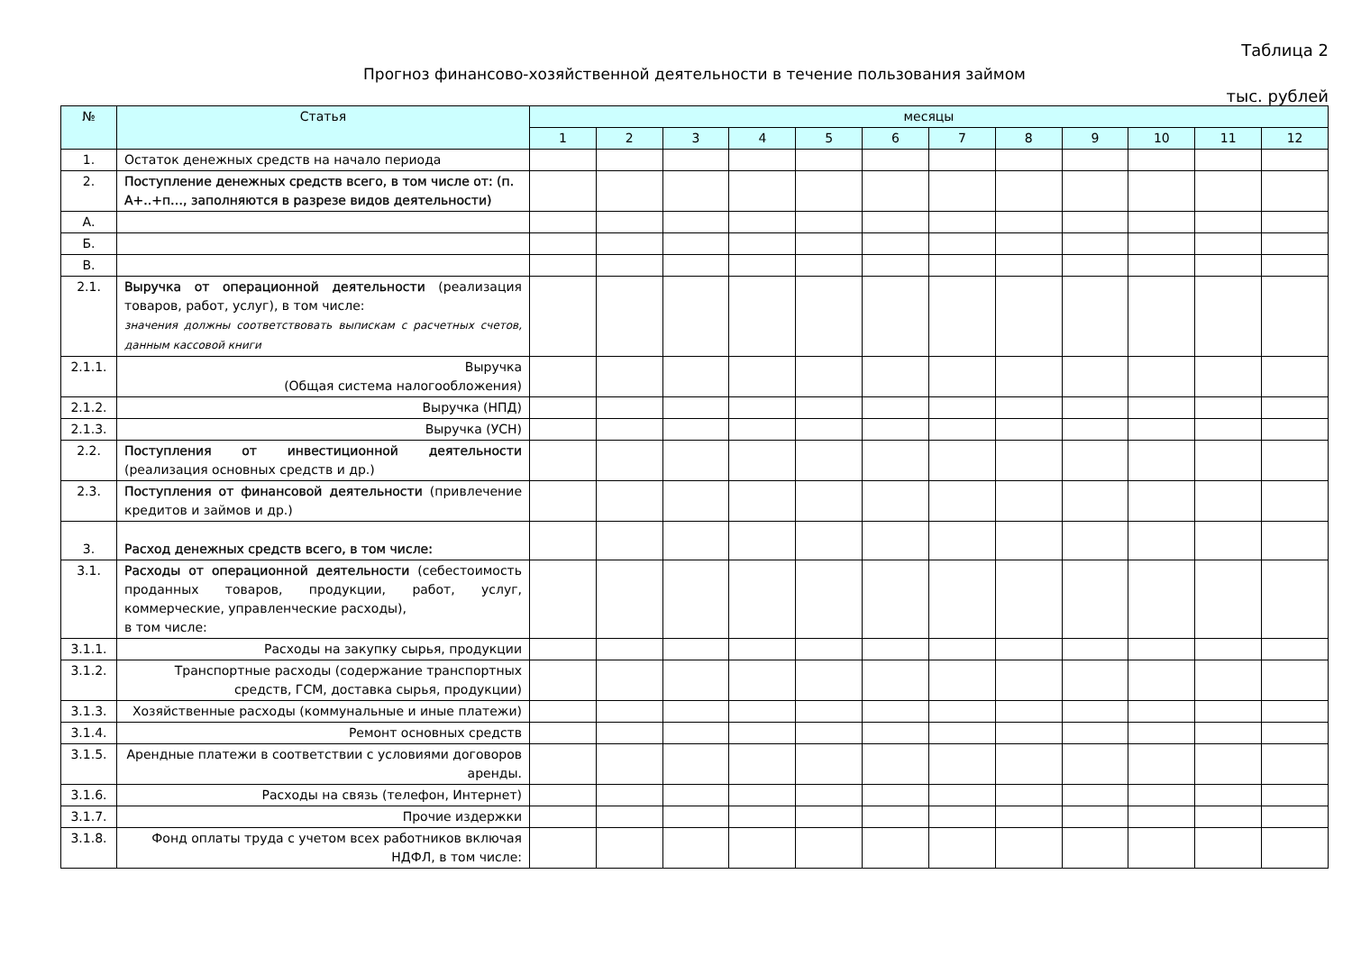Таблица 2
Прогноз финансово-хозяйственной деятельности в течение пользования займом
тыс. рублей
| № | Статья | месяцы | | | | | | | | | | | |
| --- | --- | --- | --- | --- | --- | --- | --- | --- | --- | --- | --- | --- | --- |
| | | 1 | 2 | 3 | 4 | 5 | 6 | 7 | 8 | 9 | 10 | 11 | 12 |
| 1. | Остаток денежных средств на начало периода | | | | | | | | | | | | |
| 2. | Поступление денежных средств всего, в том числе от: (п. А+..+п…, заполняются в разрезе видов деятельности) | | | | | | | | | | | | |
| А. | | | | | | | | | | | | | |
| Б. | | | | | | | | | | | | | |
| В. | | | | | | | | | | | | | |
| 2.1. | Выручка от операционной деятельности (реализация товаров, работ, услуг), в том числе: значения должны соответствовать выпискам с расчетных счетов, данным кассовой книги | | | | | | | | | | | | |
| 2.1.1. | Выручка (Общая система налогообложения) | | | | | | | | | | | | |
| 2.1.2. | Выручка (НПД) | | | | | | | | | | | | |
| 2.1.3. | Выручка (УСН) | | | | | | | | | | | | |
| 2.2. | Поступления от инвестиционной деятельности (реализация основных средств и др.) | | | | | | | | | | | | |
| 2.3. | Поступления от финансовой деятельности (привлечение кредитов и займов и др.) | | | | | | | | | | | | |
| 3. | Расход денежных средств всего, в том числе: | | | | | | | | | | | | |
| 3.1. | Расходы от операционной деятельности (себестоимость проданных товаров, продукции, работ, услуг, коммерческие, управленческие расходы), в том числе: | | | | | | | | | | | | |
| 3.1.1. | Расходы на закупку сырья, продукции | | | | | | | | | | | | |
| 3.1.2. | Транспортные расходы (содержание транспортных средств, ГСМ, доставка сырья, продукции) | | | | | | | | | | | | |
| 3.1.3. | Хозяйственные расходы (коммунальные и иные платежи) | | | | | | | | | | | | |
| 3.1.4. | Ремонт основных средств | | | | | | | | | | | | |
| 3.1.5. | Арендные платежи в соответствии с условиями договоров аренды. | | | | | | | | | | | | |
| 3.1.6. | Расходы на связь (телефон, Интернет) | | | | | | | | | | | | |
| 3.1.7. | Прочие издержки | | | | | | | | | | | | |
| 3.1.8. | Фонд оплаты труда с учетом всех работников включая НДФЛ, в том числе: | | | | | | | | | | | | |